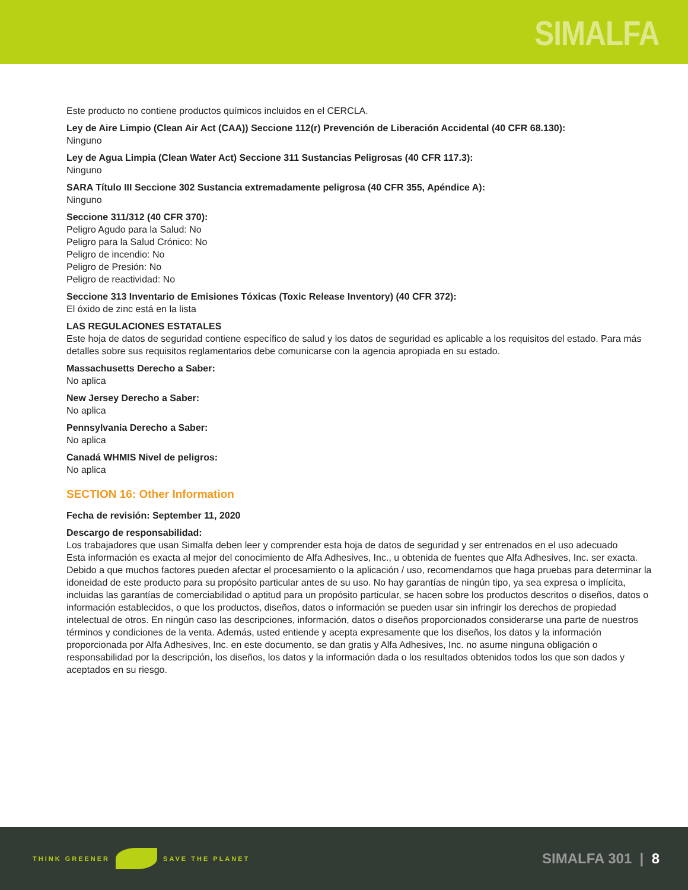SIMALFA
Este producto no contiene productos químicos incluidos en el CERCLA.
Ley de Aire Limpio (Clean Air Act (CAA)) Seccione 112(r) Prevención de Liberación Accidental (40 CFR 68.130):
Ninguno
Ley de Agua Limpia (Clean Water Act) Seccione 311 Sustancias Peligrosas (40 CFR 117.3):
Ninguno
SARA Título III Seccione 302 Sustancia extremadamente peligrosa (40 CFR 355, Apéndice A):
Ninguno
Seccione 311/312 (40 CFR 370):
Peligro Agudo para la Salud: No
Peligro para la Salud Crónico: No
Peligro de incendio: No
Peligro de Presión: No
Peligro de reactividad: No
Seccione 313 Inventario de Emisiones Tóxicas (Toxic Release Inventory) (40 CFR 372):
El óxido de zinc está en la lista
LAS REGULACIONES ESTATALES
Este hoja de datos de seguridad contiene específico de salud y los datos de seguridad es aplicable a los requisitos del estado. Para más detalles sobre sus requisitos reglamentarios debe comunicarse con la agencia apropiada en su estado.
Massachusetts Derecho a Saber:
No aplica
New Jersey Derecho a Saber:
No aplica
Pennsylvania Derecho a Saber:
No aplica
Canadá WHMIS Nivel de peligros:
No aplica
SECTION 16: Other Information
Fecha de revisión: September 11, 2020
Descargo de responsabilidad:
Los trabajadores que usan Simalfa deben leer y comprender esta hoja de datos de seguridad y ser entrenados en el uso adecuado
Esta información es exacta al mejor del conocimiento de Alfa Adhesives, Inc., u obtenida de fuentes que Alfa Adhesives, Inc. ser exacta. Debido a que muchos factores pueden afectar el procesamiento o la aplicación / uso, recomendamos que haga pruebas para determinar la idoneidad de este producto para su propósito particular antes de su uso. No hay garantías de ningún tipo, ya sea expresa o implícita, incluidas las garantías de comerciabilidad o aptitud para un propósito particular, se hacen sobre los productos descritos o diseños, datos o información establecidos, o que los productos, diseños, datos o información se pueden usar sin infringir los derechos de propiedad intelectual de otros. En ningún caso las descripciones, información, datos o diseños proporcionados considerarse una parte de nuestros términos y condiciones de la venta. Además, usted entiende y acepta expresamente que los diseños, los datos y la información proporcionada por Alfa Adhesives, Inc. en este documento, se dan gratis y Alfa Adhesives, Inc. no asume ninguna obligación o responsabilidad por la descripción, los diseños, los datos y la información dada o los resultados obtenidos todos los que son dados y aceptados en su riesgo.
THINK GREENER SAVE THE PLANET
SIMALFA 301 | 8